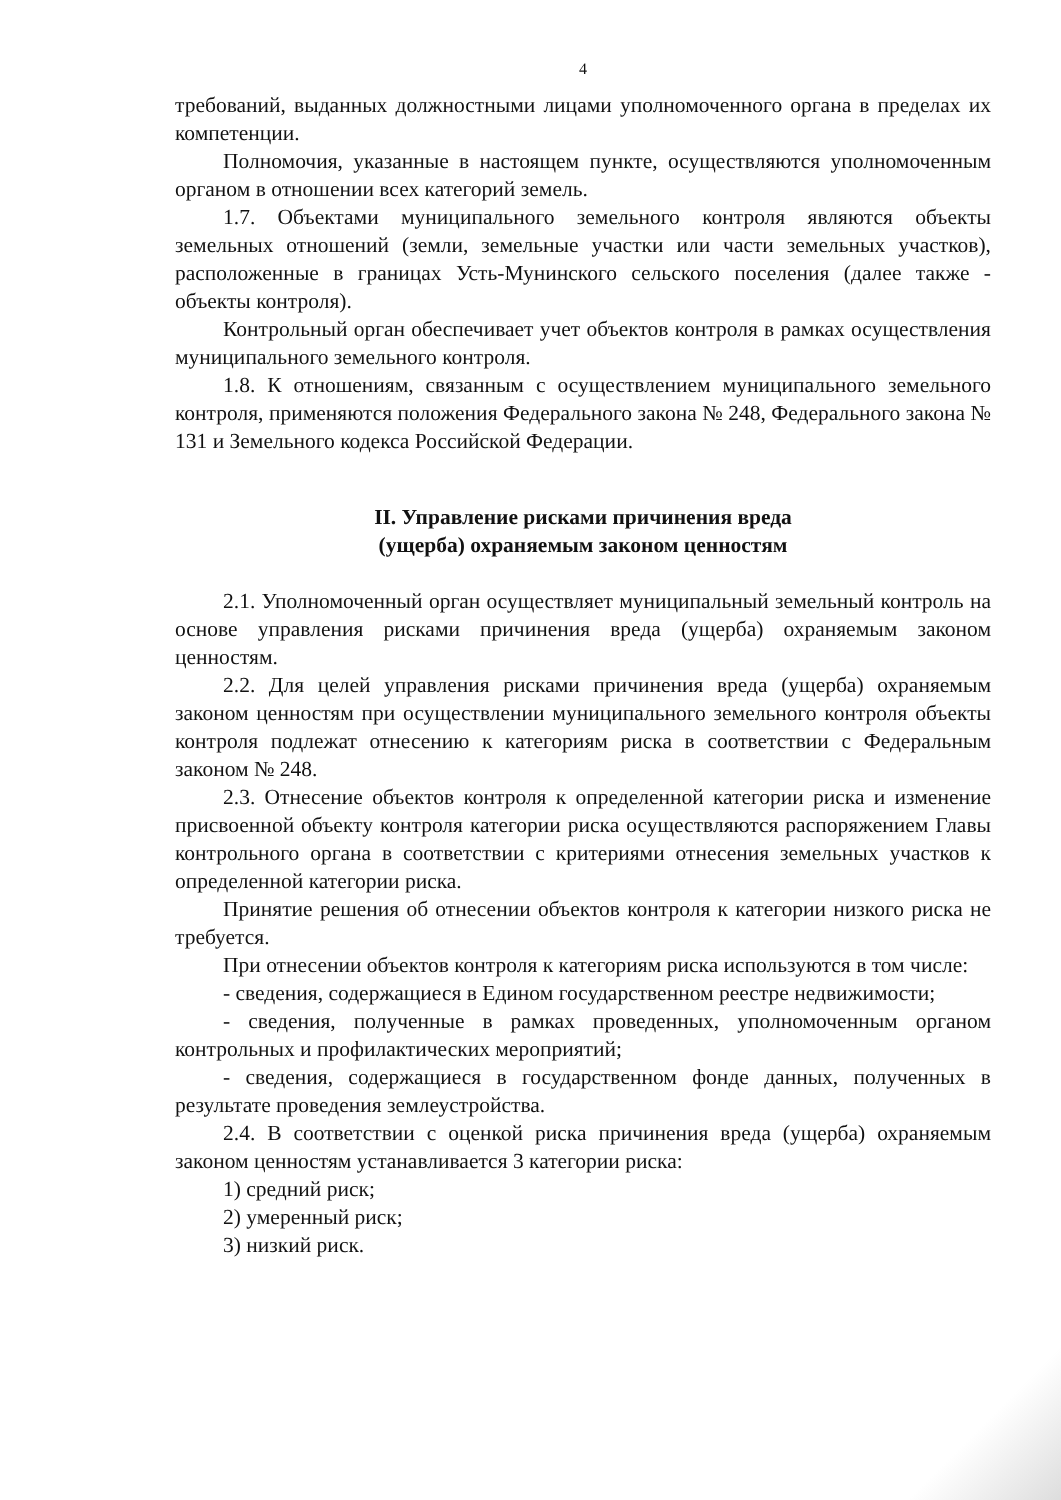4
требований, выданных должностными лицами уполномоченного органа в пределах их компетенции.
Полномочия, указанные в настоящем пункте, осуществляются уполномоченным органом в отношении всех категорий земель.
1.7. Объектами муниципального земельного контроля являются объекты земельных отношений (земли, земельные участки или части земельных участков), расположенные в границах Усть-Мунинского сельского поселения (далее также - объекты контроля).
Контрольный орган обеспечивает учет объектов контроля в рамках осуществления муниципального земельного контроля.
1.8. К отношениям, связанным с осуществлением муниципального земельного контроля, применяются положения Федерального закона № 248, Федерального закона № 131 и Земельного кодекса Российской Федерации.
II. Управление рисками причинения вреда
(ущерба) охраняемым законом ценностям
2.1. Уполномоченный орган осуществляет муниципальный земельный контроль на основе управления рисками причинения вреда (ущерба) охраняемым законом ценностям.
2.2. Для целей управления рисками причинения вреда (ущерба) охраняемым законом ценностям при осуществлении муниципального земельного контроля объекты контроля подлежат отнесению к категориям риска в соответствии с Федеральным законом № 248.
2.3. Отнесение объектов контроля к определенной категории риска и изменение присвоенной объекту контроля категории риска осуществляются распоряжением Главы контрольного органа в соответствии с критериями отнесения земельных участков к определенной категории риска.
Принятие решения об отнесении объектов контроля к категории низкого риска не требуется.
При отнесении объектов контроля к категориям риска используются в том числе:
- сведения, содержащиеся в Едином государственном реестре недвижимости;
- сведения, полученные в рамках проведенных, уполномоченным органом контрольных и профилактических мероприятий;
- сведения, содержащиеся в государственном фонде данных, полученных в результате проведения землеустройства.
2.4. В соответствии с оценкой риска причинения вреда (ущерба) охраняемым законом ценностям устанавливается 3 категории риска:
1) средний риск;
2) умеренный риск;
3) низкий риск.